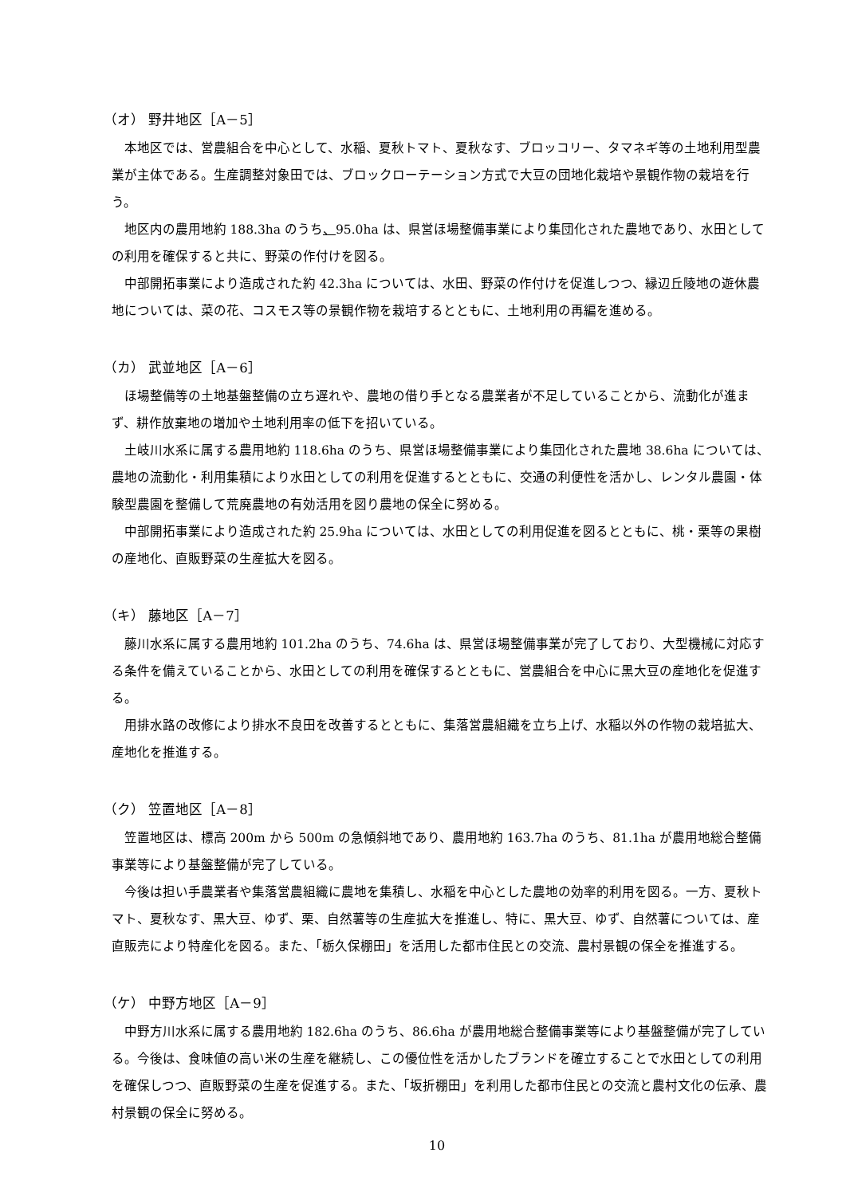（オ） 野井地区［A－5］
本地区では、営農組合を中心として、水稲、夏秋トマト、夏秋なす、ブロッコリー、タマネギ等の土地利用型農業が主体である。生産調整対象田では、ブロックローテーション方式で大豆の団地化栽培や景観作物の栽培を行う。
地区内の農用地約 188.3ha のうち、95.0ha は、県営ほ場整備事業により集団化された農地であり、水田としての利用を確保すると共に、野菜の作付けを図る。
中部開拓事業により造成された約 42.3ha については、水田、野菜の作付けを促進しつつ、縁辺丘陵地の遊休農地については、菜の花、コスモス等の景観作物を栽培するとともに、土地利用の再編を進める。
（カ） 武並地区［A－6］
ほ場整備等の土地基盤整備の立ち遅れや、農地の借り手となる農業者が不足していることから、流動化が進まず、耕作放棄地の増加や土地利用率の低下を招いている。
土岐川水系に属する農用地約 118.6ha のうち、県営ほ場整備事業により集団化された農地 38.6ha については、農地の流動化・利用集積により水田としての利用を促進するとともに、交通の利便性を活かし、レンタル農園・体験型農園を整備して荒廃農地の有効活用を図り農地の保全に努める。
中部開拓事業により造成された約 25.9ha については、水田としての利用促進を図るとともに、桃・栗等の果樹の産地化、直販野菜の生産拡大を図る。
（キ） 藤地区［A－7］
藤川水系に属する農用地約 101.2ha のうち、74.6ha は、県営ほ場整備事業が完了しており、大型機械に対応する条件を備えていることから、水田としての利用を確保するとともに、営農組合を中心に黒大豆の産地化を促進する。
用排水路の改修により排水不良田を改善するとともに、集落営農組織を立ち上げ、水稲以外の作物の栽培拡大、産地化を推進する。
（ク） 笠置地区［A－8］
笠置地区は、標高 200m から 500m の急傾斜地であり、農用地約 163.7ha のうち、81.1ha が農用地総合整備事業等により基盤整備が完了している。
今後は担い手農業者や集落営農組織に農地を集積し、水稲を中心とした農地の効率的利用を図る。一方、夏秋トマト、夏秋なす、黒大豆、ゆず、栗、自然薯等の生産拡大を推進し、特に、黒大豆、ゆず、自然薯については、産直販売により特産化を図る。また、「栃久保棚田」を活用した都市住民との交流、農村景観の保全を推進する。
（ケ） 中野方地区［A－9］
中野方川水系に属する農用地約 182.6ha のうち、86.6ha が農用地総合整備事業等により基盤整備が完了している。今後は、食味値の高い米の生産を継続し、この優位性を活かしたブランドを確立することで水田としての利用を確保しつつ、直販野菜の生産を促進する。また、「坂折棚田」を利用した都市住民との交流と農村文化の伝承、農村景観の保全に努める。
10